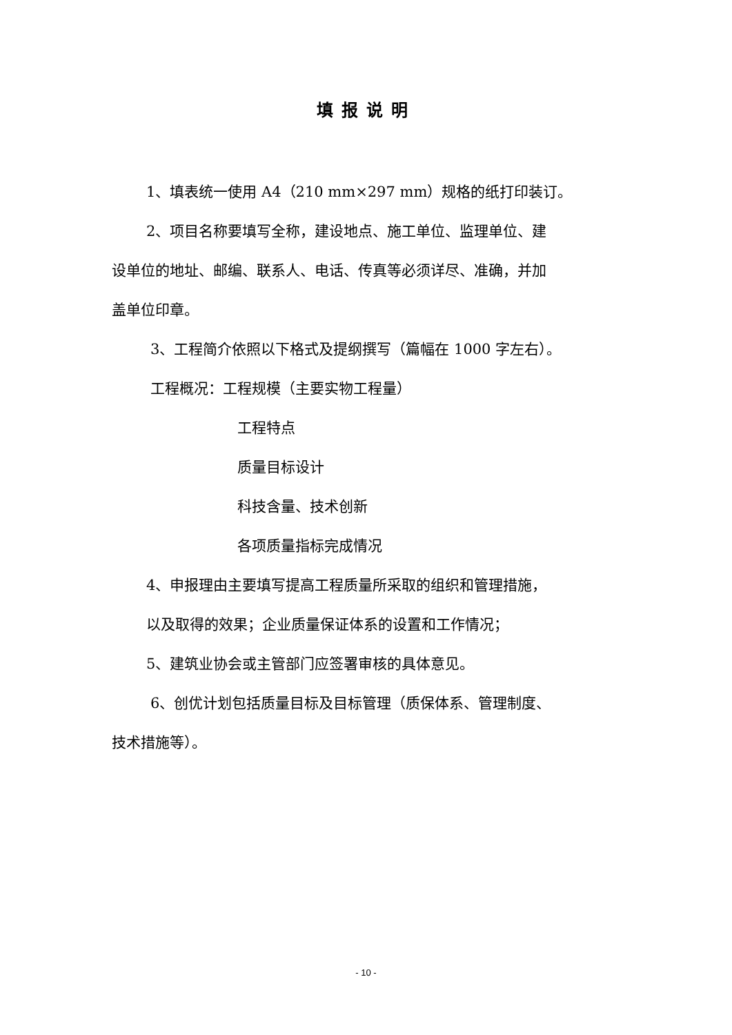填报说明
1、填表统一使用 A4（210 mm×297 mm）规格的纸打印装订。
2、项目名称要填写全称，建设地点、施工单位、监理单位、建
设单位的地址、邮编、联系人、电话、传真等必须详尽、准确，并加
盖单位印章。
3、工程简介依照以下格式及提纲撰写（篇幅在 1000 字左右）。
工程概况：工程规模（主要实物工程量）
工程特点
质量目标设计
科技含量、技术创新
各项质量指标完成情况
4、申报理由主要填写提高工程质量所采取的组织和管理措施，
以及取得的效果；企业质量保证体系的设置和工作情况；
5、建筑业协会或主管部门应签署审核的具体意见。
6、创优计划包括质量目标及目标管理（质保体系、管理制度、
技术措施等）。
- 10 -